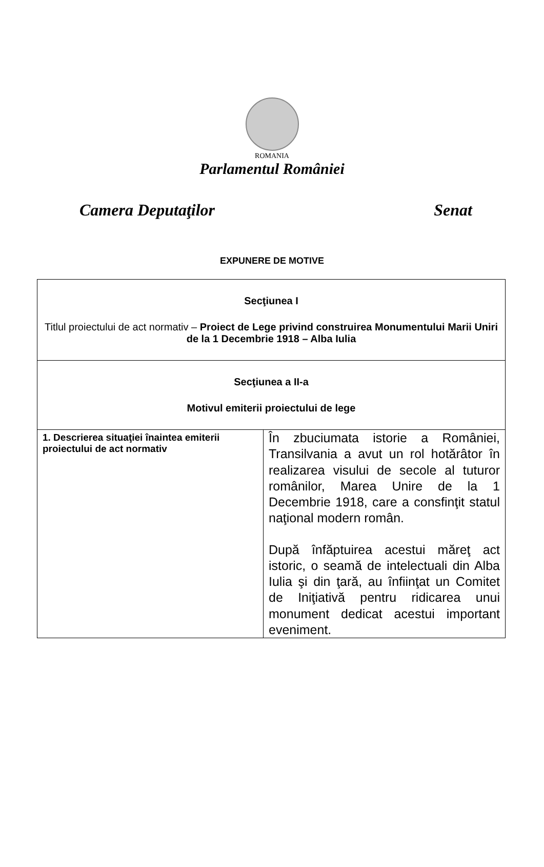ROMANIA
Parlamentul României
Camera Deputaţilor Senat
EXPUNERE DE MOTIVE
| Secţiunea I Titlul proiectului de act normativ – Proiect de Lege privind construirea Monumentului Marii Uniri de la 1 Decembrie 1918 – Alba Iulia | |
| Secţiunea a II-a Motivul emiterii proiectului de lege | |
| 1. Descrierea situaţiei înaintea emiterii proiectului de act normativ | În zbuciumata istorie a României, Transilvania a avut un rol hotărâtor în realizarea visului de secole al tuturor românilor, Marea Unire de la 1 Decembrie 1918, care a consfinţit statul naţional modern român. După înfăptuirea acestui măreţ act istoric, o seamă de intelectuali din Alba Iulia şi din ţară, au înfiinţat un Comitet de Iniţiativă pentru ridicarea unui monument dedicat acestui important eveniment. |